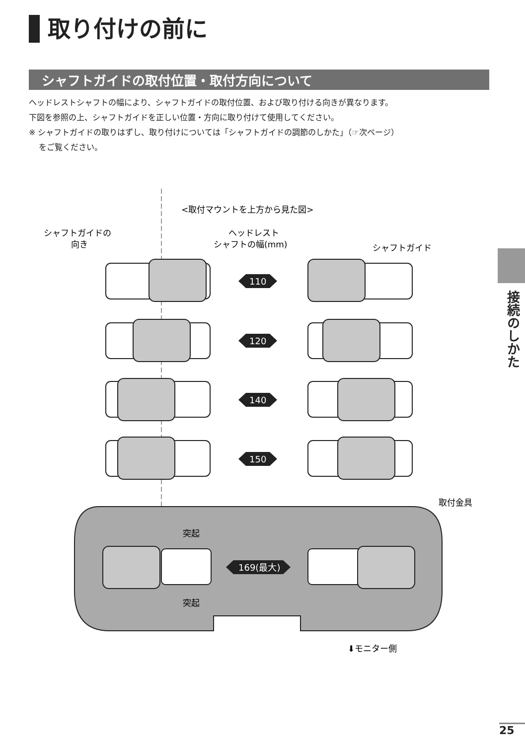取り付けの前に
シャフトガイドの取付位置・取付方向について
ヘッドレストシャフトの幅により、シャフトガイドの取付位置、および取り付ける向きが異なります。
下図を参照の上、シャフトガイドを正しい位置・方向に取り付けて使用してください。
※ シャフトガイドの取りはずし、取り付けについては「シャフトガイドの調節のしかた」（☞次ページ）
をご覧ください。
<取付マウントを上方から見た図>
シャフトガイドの
向き
ヘッドレスト
シャフトの幅(mm)
シャフトガイド
110
120
140
150
169(最大)
取付金具
突起
突起
⬇モニター側
接続のしかた
25